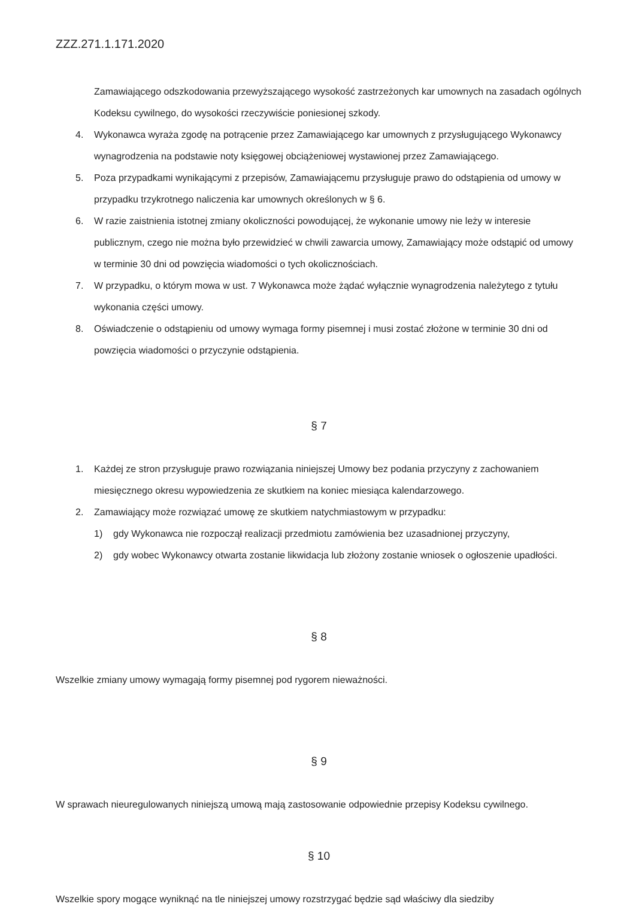ZZZ.271.1.171.2020
Zamawiającego odszkodowania przewyższającego wysokość zastrzeżonych kar umownych na zasadach ogólnych Kodeksu cywilnego, do wysokości rzeczywiście poniesionej szkody.
4. Wykonawca wyraża zgodę na potrącenie przez Zamawiającego kar umownych z przysługującego Wykonawcy wynagrodzenia na podstawie noty księgowej obciążeniowej wystawionej przez Zamawiającego.
5. Poza przypadkami wynikającymi z przepisów, Zamawiającemu przysługuje prawo do odstąpienia od umowy w przypadku trzykrotnego naliczenia kar umownych określonych w § 6.
6. W razie zaistnienia istotnej zmiany okoliczności powodującej, że wykonanie umowy nie leży w interesie publicznym, czego nie można było przewidzieć w chwili zawarcia umowy, Zamawiający może odstąpić od umowy w terminie 30 dni od powzięcia wiadomości o tych okolicznościach.
7. W przypadku, o którym mowa w ust. 7 Wykonawca może żądać wyłącznie wynagrodzenia należytego z tytułu wykonania części umowy.
8. Oświadczenie o odstąpieniu od umowy wymaga formy pisemnej i musi zostać złożone w terminie 30 dni od powzięcia wiadomości o przyczynie odstąpienia.
§ 7
1. Każdej ze stron przysługuje prawo rozwiązania niniejszej Umowy bez podania przyczyny z zachowaniem miesięcznego okresu wypowiedzenia ze skutkiem na koniec miesiąca kalendarzowego.
2. Zamawiający może rozwiązać umowę ze skutkiem natychmiastowym w przypadku:
1) gdy Wykonawca nie rozpoczął realizacji przedmiotu zamówienia bez uzasadnionej przyczyny,
2) gdy wobec Wykonawcy otwarta zostanie likwidacja lub złożony zostanie wniosek o ogłoszenie upadłości.
§ 8
Wszelkie zmiany umowy wymagają formy pisemnej pod rygorem nieważności.
§ 9
W sprawach nieuregulowanych niniejszą umową mają zastosowanie odpowiednie przepisy Kodeksu cywilnego.
§ 10
Wszelkie spory mogące wyniknąć na tle niniejszej umowy rozstrzygać będzie sąd właściwy dla siedziby